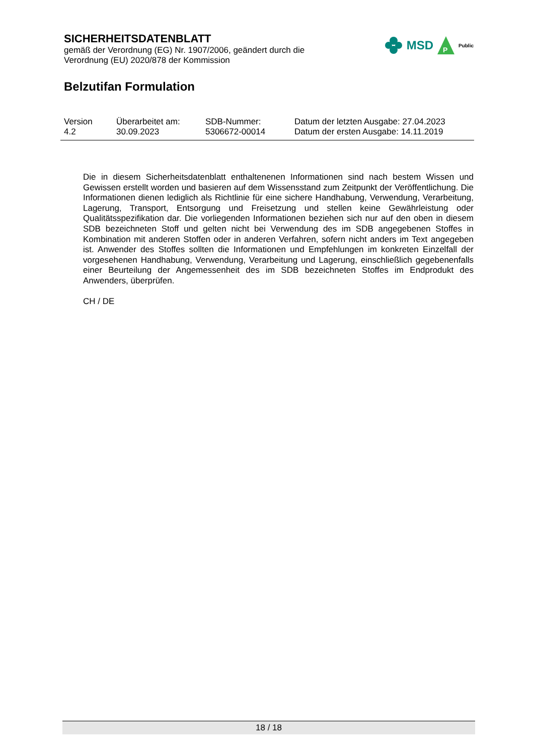SICHERHEITSDATENBLATT
gemäß der Verordnung (EG) Nr. 1907/2006, geändert durch die
Verordnung (EU) 2020/878 der Kommission
Belzutifan Formulation
MSD
P
Public
| Version 4.2 | Überarbeitet am: 30.09.2023 | SDB-Nummer: 5306672-00014 | Datum der letzten Ausgabe: 27.04.2023 Datum der ersten Ausgabe: 14.11.2019 |
Die in diesem Sicherheitsdatenblatt enthaltenenen Informationen sind nach bestem Wissen und Gewissen erstellt worden und basieren auf dem Wissensstand zum Zeitpunkt der Veröffentlichung. Die Informationen dienen lediglich als Richtlinie für eine sichere Handhabung, Verwendung, Verarbeitung, Lagerung, Transport, Entsorgung und Freisetzung und stellen keine Gewährleistung oder Qualitätsspezifikation dar. Die vorliegenden Informationen beziehen sich nur auf den oben in diesem SDB bezeichneten Stoff und gelten nicht bei Verwendung des im SDB angegebenen Stoffes in Kombination mit anderen Stoffen oder in anderen Verfahren, sofern nicht anders im Text angegeben ist. Anwender des Stoffes sollten die Informationen und Empfehlungen im konkreten Einzelfall der vorgesehenen Handhabung, Verwendung, Verarbeitung und Lagerung, einschließlich gegebenenfalls einer Beurteilung der Angemessenheit des im SDB bezeichneten Stoffes im Endprodukt des Anwenders, überprüfen.
CH / DE
18 / 18